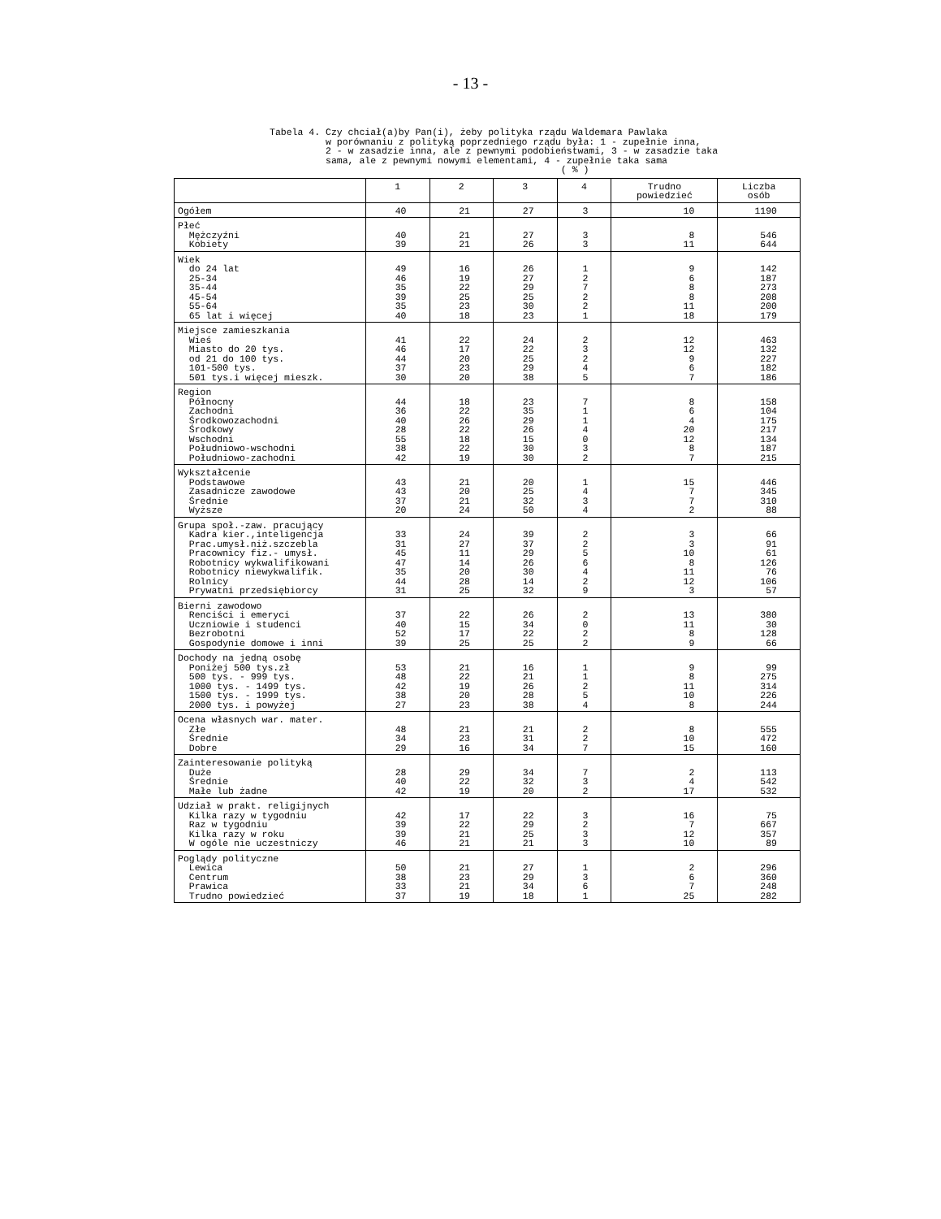- 13 -
Tabela 4. Czy chciał(a)by Pan(i), żeby polityka rządu Waldemara Pawlaka w porównaniu z polityką poprzedniego rządu była: 1 - zupełnie inna, 2 - w zasadzie inna, ale z pewnymi podobieństwami, 3 - w zasadzie taka sama, ale z pewnymi nowymi elementami, 4 - zupełnie taka sama ( % )
| | 1 | 2 | 3 | 4 | Trudno powiedzieć | Liczba osób |
| --- | --- | --- | --- | --- | --- | --- |
| Ogółem | 40 | 21 | 27 | 3 | 10 | 1190 |
| Płeć Mężczyźni Kobiety | 40 39 | 21 21 | 27 26 | 3 3 | 8 11 | 546 644 |
| Wiek do 24 lat 25-34 35-44 45-54 55-64 65 lat i więcej | 49 46 35 39 35 40 | 16 19 22 25 23 18 | 26 27 29 25 30 23 | 1 2 7 2 2 1 | 9 6 8 8 11 18 | 142 187 273 208 200 179 |
| Miejsce zamieszkania Wieś Miasto do 20 tys. od 21 do 100 tys. 101-500 tys. 501 tys.i więcej mieszk. | 41 46 44 37 30 | 22 17 20 23 20 | 24 22 25 29 38 | 2 3 2 4 5 | 12 12 9 6 7 | 463 132 227 182 186 |
| Region Północny Zachodni Środkowozachodni Środkowy Wschodni Południowo-wschodni Południowo-zachodni | 44 36 40 28 55 38 42 | 18 22 26 22 18 22 19 | 23 35 29 26 15 30 30 | 7 1 1 4 0 3 2 | 8 6 4 20 12 8 7 | 158 104 175 217 134 187 215 |
| Wykształcenie Podstawowe Zasadnicze zawodowe Średnie Wyższe | 43 43 37 20 | 21 20 21 24 | 20 25 32 50 | 1 4 3 4 | 15 7 7 2 | 446 345 310 88 |
| Grupa społ.-zaw. pracujący Kadra kier.,inteligencja Prac.umysł.niż.szczebla Pracownicy fiz.- umysł. Robotnicy wykwalifikowani Robotnicy niewykwalifik. Rolnicy Prywatni przedsiębiorcy | 33 31 45 47 35 44 31 | 24 27 11 14 20 28 25 | 39 37 29 26 30 14 32 | 2 2 5 6 4 2 9 | 3 3 10 8 11 12 3 | 66 91 61 126 76 106 57 |
| Bierni zawodowo Renciści i emeryci Uczniowie i studenci Bezrobotni Gospodynie domowe i inni | 37 40 52 39 | 22 15 17 25 | 26 34 22 25 | 2 0 2 2 | 13 11 8 9 | 380 30 128 66 |
| Dochody na jedną osobę Poniżej 500 tys.zł 500 tys. - 999 tys. 1000 tys. - 1499 tys. 1500 tys. - 1999 tys. 2000 tys. i powyżej | 53 48 42 38 27 | 21 22 19 20 23 | 16 21 26 28 38 | 1 1 2 5 4 | 9 8 11 10 8 | 99 275 314 226 244 |
| Ocena własnych war. mater. Złe Średnie Dobre | 48 34 29 | 21 23 16 | 21 31 34 | 2 2 7 | 8 10 15 | 555 472 160 |
| Zainteresowanie polityką Duże Średnie Małe lub żadne | 28 40 42 | 29 22 19 | 34 32 20 | 7 3 2 | 2 4 17 | 113 542 532 |
| Udział w prakt. religijnych Kilka razy w tygodniu Raz w tygodniu Kilka razy w roku W ogóle nie uczestniczy | 42 39 39 46 | 17 22 21 21 | 22 29 25 21 | 3 2 3 3 | 16 7 12 10 | 75 667 357 89 |
| Poglądy polityczne Lewica Centrum Prawica Trudno powiedzieć | 50 38 33 37 | 21 23 21 19 | 27 29 34 18 | 1 3 6 1 | 2 6 7 25 | 296 360 248 282 |